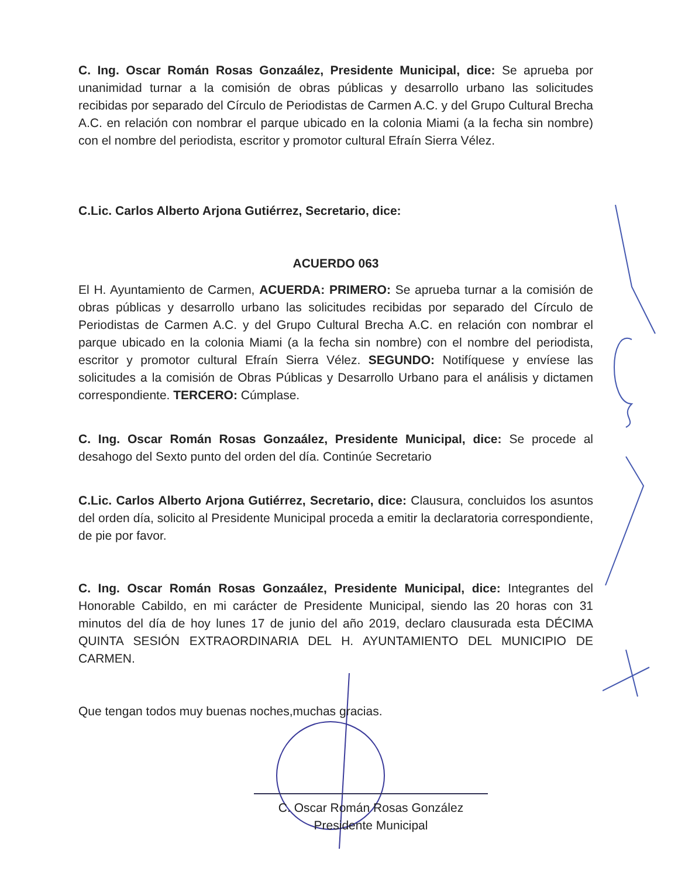C. Ing. Oscar Román Rosas Gonzaález, Presidente Municipal, dice: Se aprueba por unanimidad turnar a la comisión de obras públicas y desarrollo urbano las solicitudes recibidas por separado del Círculo de Periodistas de Carmen A.C. y del Grupo Cultural Brecha A.C. en relación con nombrar el parque ubicado en la colonia Miami (a la fecha sin nombre) con el nombre del periodista, escritor y promotor cultural Efraín Sierra Vélez.
C.Lic. Carlos Alberto Arjona Gutiérrez, Secretario, dice:
ACUERDO 063
El H. Ayuntamiento de Carmen, ACUERDA: PRIMERO: Se aprueba turnar a la comisión de obras públicas y desarrollo urbano las solicitudes recibidas por separado del Círculo de Periodistas de Carmen A.C. y del Grupo Cultural Brecha A.C. en relación con nombrar el parque ubicado en la colonia Miami (a la fecha sin nombre) con el nombre del periodista, escritor y promotor cultural Efraín Sierra Vélez. SEGUNDO: Notifíquese y envíese las solicitudes a la comisión de Obras Públicas y Desarrollo Urbano para el análisis y dictamen correspondiente. TERCERO: Cúmplase.
C. Ing. Oscar Román Rosas Gonzaález, Presidente Municipal, dice: Se procede al desahogo del Sexto punto del orden del día. Continúe Secretario
C.Lic. Carlos Alberto Arjona Gutiérrez, Secretario, dice: Clausura, concluidos los asuntos del orden día, solicito al Presidente Municipal proceda a emitir la declaratoria correspondiente, de pie por favor.
C. Ing. Oscar Román Rosas Gonzaález, Presidente Municipal, dice: Integrantes del Honorable Cabildo, en mi carácter de Presidente Municipal, siendo las 20 horas con 31 minutos del día de hoy lunes 17 de junio del año 2019, declaro clausurada esta DÉCIMA QUINTA SESIÓN EXTRAORDINARIA DEL H. AYUNTAMIENTO DEL MUNICIPIO DE CARMEN.
Que tengan todos muy buenas noches,muchas gracias.
C. Oscar Román Rosas González
Presidente Municipal